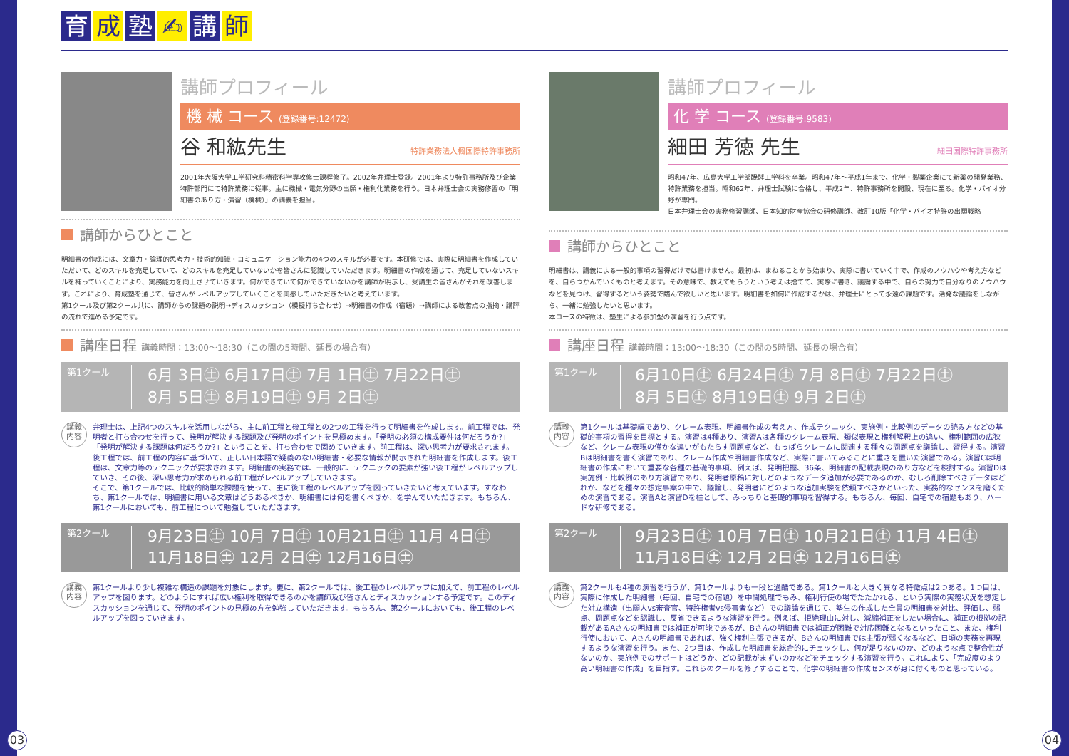育成 塾 ✍ 講 師
講師プロフィール
機 械 コース (登録番号:12472)
谷 和紘先生 特許業務法人楓国際特許事務所
2001年大阪大学工学研究科精密科学専攻修士課程修了。2002年弁理士登録。2001年より特許事務所及び企業特許部門にて特許業務に従事。主に機械・電気分野の出願・権利化業務を行う。日本弁理士会の実務修習の「明細書のあり方・演習（機械）」の講義を担当。
講師からひとこと
明細書の作成には、文章力・論理的思考力・技術的知識・コミュニケーション能力の4つのスキルが必要です。本研修では、実際に明細書を作成していただいて、どのスキルを充足していて、どのスキルを充足していないかを皆さんに認識していただきます。明細書の作成を通じて、充足していないスキルを補っていくことにより、実務能力を向上させていきます。何ができていて何ができていないかを講師が明示し、受講生の皆さんがそれを改善します。これにより、育成塾を通じて、皆さんがレベルアップしていくことを実感していただきたいと考えています。
第1クール及び第2クール共に、講師からの課題の説明→ディスカッション（模擬打ち合わせ）→明細書の作成（宿題）→講師による改善点の指摘・講評の流れで進める予定です。
講座日程 講義時間：13:00〜18:30（この間の5時間、延長の場合有）
第1クール
6月 3日㊏ 6月17日㊏ 7月 1日㊏ 7月22日㊏
8月 5日㊏ 8月19日㊏ 9月 2日㊏
講義
内容
弁理士は、上記4つのスキルを活用しながら、主に前工程と後工程との2つの工程を行って明細書を作成します。前工程では、発明者と打ち合わせを行って、発明が解決する課題及び発明のポイントを見極めます。「発明の必須の構成要件は何だろうか?」「発明が解決する課題は何だろうか?」ということを、打ち合わせで固めていきます。前工程は、深い思考力が要求されます。後工程では、前工程の内容に基づいて、正しい日本語で疑義のない明細書・必要な情報が開示された明細書を作成します。後工程は、文章力等のテクニックが要求されます。明細書の実務では、一般的に、テクニックの要素が強い後工程がレベルアップしていき、その後、深い思考力が求められる前工程がレベルアップしていきます。
そこで、第1クールでは、比較的簡単な課題を使って、主に後工程のレベルアップを図っていきたいと考えています。すなわち、第1クールでは、明細書に用いる文章はどうあるべきか、明細書には何を書くべきか、を学んでいただきます。もちろん、第1クールにおいても、前工程について勉強していただきます。
第2クール
9月23日㊏ 10月 7日㊏ 10月21日㊏ 11月 4日㊏
11月18日㊏ 12月 2日㊏ 12月16日㊏
講義
内容
第1クールより少し複雑な構造の課題を対象にします。更に、第2クールでは、後工程のレベルアップに加えて、前工程のレベルアップを図ります。どのようにすれば広い権利を取得できるのかを講師及び皆さんとディスカッションする予定です。このディスカッションを通じて、発明のポイントの見極め方を勉強していただきます。もちろん、第2クールにおいても、後工程のレベルアップを図っていきます。
講師プロフィール
化 学 コース (登録番号:9583)
細田 芳徳 先生 細田国際特許事務所
昭和47年、広島大学工学部醗酵工学科を卒業。昭和47年〜平成1年まで、化学・製薬企業にて新薬の開発業務、特許業務を担当。昭和62年、弁理士試験に合格し、平成2年、特許事務所を開設、現在に至る。化学・バイオ分野が専門。
日本弁理士会の実務修習講師、日本知的財産協会の研修講師、改訂10版「化学・バイオ特許の出願戦略」
講師からひとこと
明細書は、講義による一般的事項の習得だけでは書けません。最初は、まねることから始まり、実際に書いていく中で、作成のノウハウや考え方などを、自らつかんでいくものと考えます。その意味で、教えてもらうという考えは捨てて、実際に書き、議論する中で、自らの努力で自分なりのノウハウなどを見つけ、習得するという姿勢で臨んで欲しいと思います。明細書を如何に作成するかは、弁理士にとって永遠の課題です。活発な議論をしながら、一緒に勉強したいと思います。
本コースの特徴は、塾生による参加型の演習を行う点です。
講座日程 講義時間：13:00〜18:30（この間の5時間、延長の場合有）
第1クール
6月10日㊏ 6月24日㊏ 7月 8日㊏ 7月22日㊏
8月 5日㊏ 8月19日㊏ 9月 2日㊏
講義
内容
第1クールは基礎編であり、クレーム表現、明細書作成の考え方、作成テクニック、実施例・比較例のデータの読み方などの基礎的事項の習得を目標とする。演習は4種あり、演習Aは各種のクレーム表現、類似表現と権利解釈上の違い、権利範囲の広狭など、クレーム表現の僅かな違いがもたらす問題点など、もっぱらクレームに関連する種々の問題点を議論し、習得する。演習Bは明細書を書く演習であり、クレーム作成や明細書作成など、実際に書いてみることに重きを置いた演習である。演習Cは明細書の作成において重要な各種の基礎的事項、例えば、発明把握、36条、明細書の記載表現のあり方などを検討する。演習Dは実施例・比較例のあり方演習であり、発明者原稿に対しどのようなデータ追加が必要であるのか、むしろ削除すべきデータはどれか、などを種々の想定事案の中で、議論し、発明者にどのような追加実験を依頼すべきかといった、実務的なセンスを磨くための演習である。演習Aと演習Dを柱として、みっちりと基礎的事項を習得する。もちろん、毎回、自宅での宿題もあり、ハードな研修である。
第2クール
9月23日㊏ 10月 7日㊏ 10月21日㊏ 11月 4日㊏
11月18日㊏ 12月 2日㊏ 12月16日㊏
講義
内容
第2クールも4種の演習を行うが、第1クールよりも一段と過酷である。第1クールと大きく異なる特徴点は2つある。1つ目は、実際に作成した明細書（毎回、自宅での宿題）を中間処理でもみ、権利行使の場でたたかれる、という実際の実務状況を想定した対立構造（出願人vs審査官、特許権者vs侵害者など）での議論を通じて、塾生の作成した全員の明細書を対比、評価し、弱点、問題点などを認識し、反省できるような演習を行う。例えば、拒絶理由に対し、減縮補正をしたい場合に、補正の根拠の記載があるAさんの明細書では補正が可能であるが、Bさんの明細書では補正が困難で対応困難となるといったこと、また、権利行使において、Aさんの明細書であれば、強く権利主張できるが、Bさんの明細書では主張が弱くなるなど、日頃の実務を再現するような演習を行う。また、2つ目は、作成した明細書を総合的にチェックし、何が足りないのか、どのような点で整合性がないのか、実施例でのサポートはどうか、どの記載がまずいのかなどをチェックする演習を行う。これにより、「完成度のより高い明細書の作成」を目指す。これらのクールを修了することで、化学の明細書の作成センスが身に付くものと思っている。
03 04